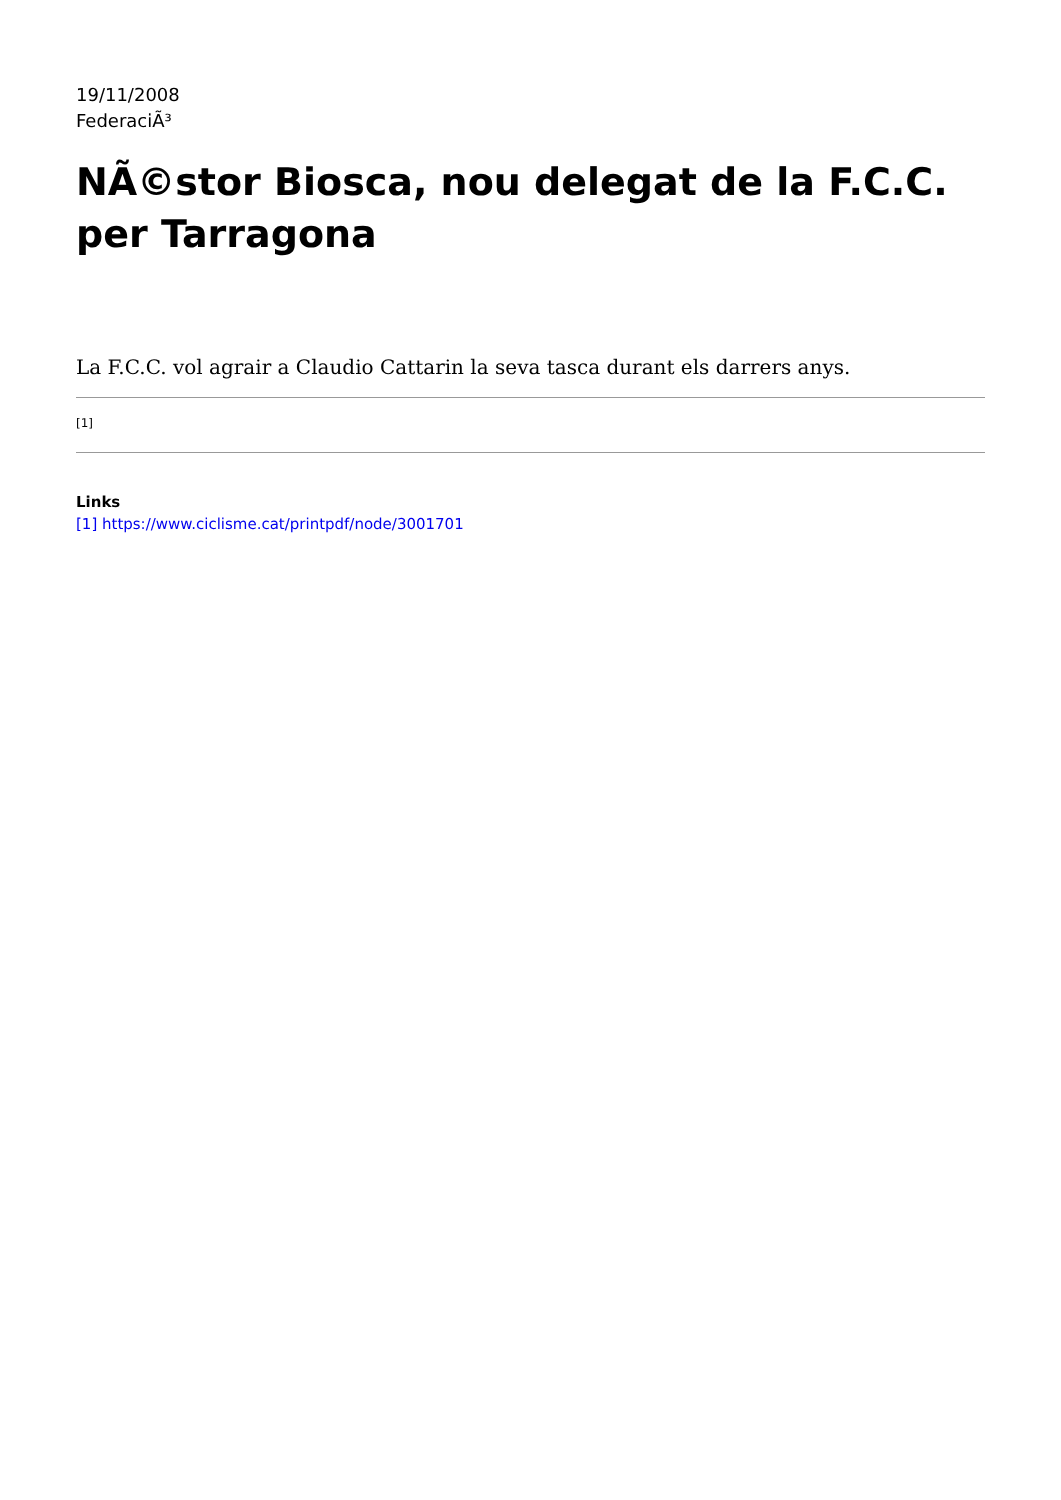19/11/2008
FederaciÃ³
NÃ©stor Biosca, nou delegat de la F.C.C. per Tarragona
La F.C.C. vol agrair a Claudio Cattarin la seva tasca durant els darrers anys.
[1]
Links
[1] https://www.ciclisme.cat/printpdf/node/3001701